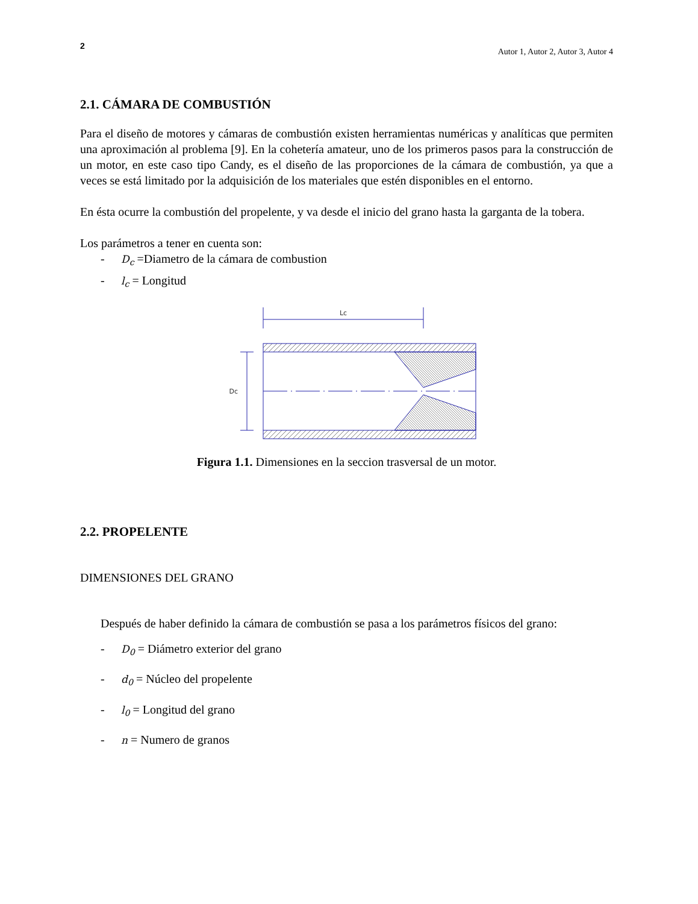2 Autor 1, Autor 2, Autor 3, Autor 4
2.1. CÁMARA DE COMBUSTIÓN
Para el diseño de motores y cámaras de combustión existen herramientas numéricas y analíticas que permiten una aproximación al problema [9]. En la cohetería amateur, uno de los primeros pasos para la construcción de un motor, en este caso tipo Candy, es el diseño de las proporciones de la cámara de combustión, ya que a veces se está limitado por la adquisición de los materiales que estén disponibles en el entorno.
En ésta ocurre la combustión del propelente, y va desde el inicio del grano hasta la garganta de la tobera.
Los parámetros a tener en cuenta son:
- D<sub>c</sub> =Diametro de la cámara de combustion
- l<sub>c</sub> = Longitud
Lc
Dc
Figura 1.1. Dimensiones en la seccion trasversal de un motor.
2.2. PROPELENTE
DIMENSIONES DEL GRANO
Después de haber definido la cámara de combustión se pasa a los parámetros físicos del grano:
- D<sub>0</sub> = Diámetro exterior del grano
- d<sub>0</sub> = Núcleo del propelente
- l<sub>0</sub> = Longitud del grano
- n = Numero de granos